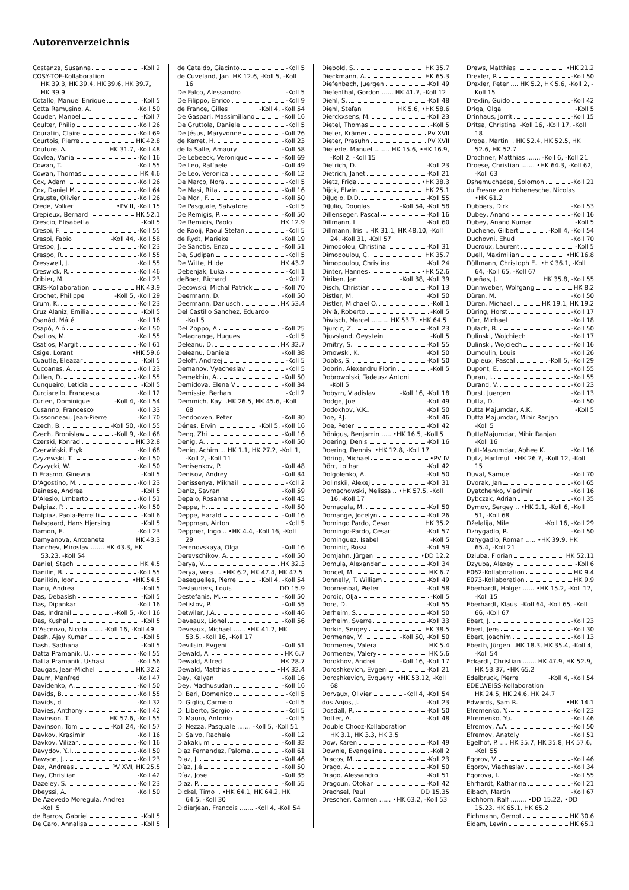Autorenverzeichnis
Costanza, Susanna -Koll 2
COSY-TOF-Kollaboration
HK 39.3, HK 39.4, HK 39.6, HK 39.7, HK 39.9
Cotallo, Manuel Enrique -Koll 5
Cotta Ramusino, A. -Koll 50
Couder, Manoel -Koll 7
Coulter, Philip -Koll 26
Couratin, Claire -Koll 69
Courtois, Pierre HK 42.8
Couture, A. HK 31.7, -Koll 48
Covlea, Vania -Koll 16
Cowan, T. -Koll 55
Cowan, Thomas HK 4.6
Cox, Adam -Koll 26
Cox, Daniel M. -Koll 64
Crauste, Olivier -Koll 26
Crede, Volker •PV II, -Koll 15
Crepieux, Bernard HK 52.1
Crescio, Elisabetta -Koll 5
Crespi, F. -Koll 55
Crespi, Fabio -Koll 44, -Koll 58
Crespo, J. -Koll 23
Crespo, R. -Koll 55
Cresswell, J. -Koll 55
Creswick, R. -Koll 46
Cribier, M. -Koll 23
CRIS-Kollaboration HK 43.9
Crochet, Philippe -Koll 5, -Koll 29
Crum, K. -Koll 23
Cruz Alaniz, Emilia -Koll 5
Csanád, Máté -Koll 16
Csapó, A.ó -Koll 50
Csatlos, M. -Koll 55
Csatlos, Margit -Koll 61
Csige, Lorant •HK 59.6
Cuautle, Eleazar -Koll 5
Cucoanes, A. -Koll 23
Cullen, D. -Koll 55
Cunqueiro, Leticia -Koll 5
Curciarello, Francesca -Koll 12
Curien, Dominique -Koll 4, -Koll 54
Cusanno, Francesco -Koll 33
Cussonneau, Jean-Pierre -Koll 70
Czech, B. -Koll 50, -Koll 55
Czech, Bronislaw -Koll 9, -Koll 68
Czerski, Konrad HK 32.8
Czerwiński, Eryk -Koll 68
Czyzewski, T. -Koll 50
Czyzycki, W. -Koll 50
D Erasmo, Ginevra -Koll 5
D’Agostino, M. -Koll 23
Dainese, Andrea -Koll 5
D’Alesio, Umberto -Koll 51
Dalpiaz, P. -Koll 50
Dalpiaz, Paola-Ferretti -Koll 6
Dalsgaard, Hans Hjersing -Koll 5
Damon, E. -Koll 23
Damyanova, Antoaneta HK 43.3
Danchev, Miroslav ....... HK 43.3, HK 53.23, -Koll 54
Daniel, Stach HK 4.5
Danilin, B. -Koll 55
Danilkin, Igor •HK 54.5
Danu, Andrea -Koll 5
Das, Debasish -Koll 5
Das, Dipankar -Koll 16
Das, Indranil -Koll 5, -Koll 16
Das, Kushal -Koll 5
D’Ascenzo, Nicola ....... -Koll 16, -Koll 49
Dash, Ajay Kumar -Koll 5
Dash, Sadhana -Koll 5
Datta Pramanik, U. -Koll 55
Datta Pramanik, Ushasi -Koll 56
Daugas, Jean-Michel HK 32.2
Daum, Manfred -Koll 47
Davidenko, A. -Koll 50
Davids, B. -Koll 55
Davids, d -Koll 32
Davies, Anthony -Koll 42
Davinson, T. HK 57.6, -Koll 55
Davinson, Tom -Koll 24, -Koll 57
Davkov, Krasimir -Koll 16
Davkov, Vilizar -Koll 16
Davydov, Y..I. -Koll 50
Dawson, J. -Koll 23
Dax, Andreas PV XVI, HK 25.5
Day, Christian -Koll 42
Dazeley, S. -Koll 23
Dbeyssi, A. -Koll 50
De Azevedo Moregula, Andrea
-Koll 5
de Barros, Gabriel -Koll 5
De Caro, Annalisa -Koll 5
de Cataldo, Giacinto -Koll 5
de Cuveland, Jan HK 12.6, -Koll 5, -Koll 16
De Falco, Alessandro -Koll 5
De Filippo, Enrico -Koll 9
de France, Gilles -Koll 4, -Koll 54
De Gaspari, Massimiliano -Koll 16
De Gruttola, Daniele -Koll 5
De Jésus, Maryvonne -Koll 26
de Kerret, H. -Koll 23
de la Salle, Amaury -Koll 58
De Lebeeck, Veronique -Koll 69
De Leo, Raffaele -Koll 49
De Leo, Veronica -Koll 12
De Marco, Nora -Koll 5
De Masi, Rita -Koll 16
De Mori, F. -Koll 50
De Pasquale, Salvatore -Koll 5
De Remigis, P. -Koll 50
De Remigis, Paolo HK 12.9
de Rooij, Raoul Stefan -Koll 5
de Rydt, Marieke -Koll 19
De Sanctis, Enzo -Koll 51
De, Sudipan -Koll 5
De Witte, Hilde HK 43.2
Debenjak, Luka -Koll 1
deBoer, Richard -Koll 7
Decowski, Michal Patrick -Koll 70
Deermann, D. -Koll 50
Deermann, Dariusch HK 53.4
Del Castillo Sanchez, Eduardo
-Koll 5
Del Zoppo, A -Koll 25
Delagrange, Hugues -Koll 5
Deleanu, D. HK 32.7
Deleanu, Daniela -Koll 38
Deloff, Andrzej -Koll 5
Demanov, Vyacheslav -Koll 5
Demekhin, A. -Koll 50
Demidova, Elena V -Koll 34
Demissie, Berhan -Koll 2
Demmich, Kay .HK 26.5, HK 45.6, -Koll 68
Dendooven, Peter -Koll 30
Dénes, Ervin -Koll 5, -Koll 16
Deng, Zhi -Koll 16
Denig, A. -Koll 50
Denig, Achim ... HK 1.1, HK 27.2, -Koll 1, -Koll 2, -Koll 11
Denisenkov, P. -Koll 48
Denisov, Andrey -Koll 34
Denissenya, Mikhail -Koll 2
Deniz, Savran -Koll 59
Depalo, Rosanna -Koll 45
Deppe, H. -Koll 50
Deppe, Harald -Koll 16
Deppman, Airton -Koll 5
Deppner, Ingo .. •HK 4.4, -Koll 16, -Koll 29
Derenovskaya, Olga -Koll 16
Derevschikov, A. -Koll 50
Derya, V. HK 32.3
Derya, Vera ... •HK 6.2, HK 47.4, HK 47.5
Desequelles, Pierre -Koll 4, -Koll 54
Deslauriers, Louis DD 15.9
Destefanis, M. -Koll 50
Detistov, P. -Koll 55
Detwiler, J.A. -Koll 46
Deveaux, Lionel -Koll 56
Deveaux, Michael ...... •HK 41.2, HK 53.5, -Koll 16, -Koll 17
Devitsin, Evgeni -Koll 51
Dewald, A. HK 6.7
Dewald, Alfred HK 28.7
Dewald, Matthias •HK 32.4
Dey, Kalyan -Koll 16
Dey, Madhusudan -Koll 16
Di Bari, Domenico -Koll 5
Di Giglio, Carmelo -Koll 5
Di Liberto, Sergio -Koll 5
Di Mauro, Antonio -Koll 5
Di Nezza, Pasquale ....... -Koll 5, -Koll 51
Di Salvo, Rachele -Koll 12
Diakaki, m -Koll 32
Diaz Fernandez, Paloma -Koll 61
Diaz, J. -Koll 46
Díaz, J.é -Koll 50
Díaz, Jose -Koll 35
Diaz, P. -Koll 55
Dickel, Timo . •HK 64.1, HK 64.2, HK 64.5, -Koll 30
Didierjean, Francois ....... -Koll 4, -Koll 54
Diebold, S. HK 35.7
Dieckmann, A. HK 65.3
Diefenbach, Juergen -Koll 49
Diefenthal, Gordon ...... HK 41.7, -Koll 12
Diehl, S. -Koll 48
Diehl, Stefan HK 5.6, •HK 58.6
Dierckxsens, M. -Koll 23
Dietel, Thomas -Koll 5
Dieter, Krämer PV XVII
Dieter, Prasuhn PV XVII
Dieterle, Manuel ........ HK 15.6, •HK 16.9, -Koll 2, -Koll 15
Dietrich, D. -Koll 23
Dietrich, Janet -Koll 21
Dietz, Frida •HK 38.3
Dijck, Elwin HK 25.1
DiJugio, D.D. -Koll 55
DiJulio, Douglas -Koll 54, -Koll 58
Dillenseger, Pascal -Koll 16
Dillmann, I -Koll 60
Dillmann, Iris . HK 31.1, HK 48.10, -Koll 24, -Koll 31, -Koll 57
Dimopolou, Christina -Koll 31
Dimopoulou, C. HK 35.7
Dimopoulou, Christina -Koll 24
Dinter, Hannes •HK 52.6
Diriken, Jan -Koll 38, -Koll 39
Disch, Christian -Koll 13
Distler, M. -Koll 50
Distler, Michael O. -Koll 1
Divià, Roberto -Koll 5
Diwisch, Marcel ......... HK 53.7, •HK 64.5
Djurcic, Z. -Koll 23
Djuvsland, Oeystein -Koll 5
Dmitry, S. -Koll 55
Dmowski, K. -Koll 50
Dobbs, S. -Koll 50
Dobrin, Alexandru Florin -Koll 5
Dobrowolski, Tadeusz Antoni
-Koll 5
Dobyrn, Vladislav -Koll 16, -Koll 18
Dodge, Joe -Koll 49
Dodokhov, V.K.. -Koll 50
Doe, P.J. -Koll 46
Doe, Peter -Koll 42
Dönigus, Benjamin ..... •HK 16.5, -Koll 5
Doering, Denis -Koll 16
Doering, Dennis •HK 12.8, -Koll 17
Döring, Michael •PV IV
Dörr, Lothar -Koll 42
Dolgolenko, A. -Koll 50
Dolinskii, Alexej -Koll 31
Domachowski, Melissa .. •HK 57.5, -Koll 16, -Koll 17
Domagala, M. -Koll 50
Domange, Jocelyn -Koll 26
Domingo Pardo, Cesar HK 35.2
Domingo-Pardo, Cesar -Koll 57
Dominguez, Isabel -Koll 5
Dominic, Rossi -Koll 59
Domjahn, Jürgen •DD 12.2
Domula, Alexander -Koll 34
Doncel, M. HK 6.7
Donnelly, T. William -Koll 49
Doornenbal, Pieter -Koll 58
Dordic, Olja -Koll 5
Dore, D. -Koll 55
Dørheim, S. -Koll 50
Dørheim, Sverre -Koll 33
Dorkin, Sergey HK 38.5
Dormenev, V. -Koll 50, -Koll 50
Dormenev, Valera HK 5.4
Dormenev, Valery HK 5.6
Dorokhov, Andrei -Koll 16, -Koll 17
Doroshkevich, Evgeni -Koll 21
Doroshkevich, Evgueny •HK 53.12, -Koll 68
Dorvaux, Olivier -Koll 4, -Koll 54
dos Anjos, J. -Koll 23
Dosdall, R. -Koll 50
Dotter, A. -Koll 48
Double Chooz-Kollaboration
HK 3.1, HK 3.3, HK 3.5
Dow, Karen -Koll 49
Downie, Evangeline -Koll 2
Dracos, M. -Koll 23
Drago, A. -Koll 50
Drago, Alessandro -Koll 51
Dragoun, Otokar -Koll 42
Drechsel, Paul DD 15.35
Drescher, Carmen ...... •HK 63.2, -Koll 53
Drews, Matthias •HK 21.2
Drexler, P. -Koll 50
Drexler, Peter .... HK 5.2, HK 5.6, -Koll 2, -Koll 15
Drexlin, Guido -Koll 42
Driga, Olga -Koll 5
Drinhaus, Jorrit -Koll 15
Dritsa, Christina -Koll 16, -Koll 17, -Koll 18
Droba, Martin . HK 52.4, HK 52.5, HK 52.6, HK 52.7
Drochner, Matthias ....... -Koll 6, -Koll 21
Droese, Christian ....... •HK 64.3, -Koll 62, -Koll 63
Dshemuchadse, Solomon -Koll 21
du Fresne von Hohenesche, Nicolas
•HK 61.2
Dubbers, Dirk -Koll 53
Dubey, Anand -Koll 16
Dubey, Anand Kumar -Koll 5
Duchene, Gilbert -Koll 4, -Koll 54
Duchovni, Ehud -Koll 70
Ducroux, Laurent -Koll 5
Duell, Maximilian •HK 16.8
Düllmann, Christoph E. •HK 36.1, -Koll 64, -Koll 65, -Koll 67
Dueñas, J. HK 35.8, -Koll 55
Dünnweber, Wolfgang HK 8.2
Düren, M. -Koll 50
Düren, Michael HK 19.1, HK 19.2
Düring, Horst -Koll 17
Dürr, Michael -Koll 18
Dulach, B. -Koll 50
Dulinski, Wojchiech -Koll 17
Dulinski, Wojciech -Koll 16
Dumoulin, Louis -Koll 26
Dupieux, Pascal -Koll 5, -Koll 29
Dupont, E. -Koll 55
Duran, I. -Koll 55
Durand, V. -Koll 23
Durst, Juergen -Koll 13
Dutta, D. -Koll 50
Dutta Majumdar, A.K. -Koll 5
Dutta Majumdar, Mihir Ranjan
-Koll 5
DuttaMajumdar, Mihir Ranjan
-Koll 16
Dutt-Mazumdar, Abhee K. -Koll 16
Dutz, Hartmut •HK 26.7, -Koll 12, -Koll 15
Duval, Samuel -Koll 70
Dvorak, Jan -Koll 65
Dyatchenko, Vladimir -Koll 16
Dybczak, Adrian -Koll 35
Dymov, Sergey .. •HK 2.1, -Koll 6, -Koll 51, -Koll 68
Dželalija, Mile -Koll 16, -Koll 29
Dzhygadlo, R. -Koll 50
Dzhygadlo, Roman ..... •HK 39.9, HK 65.4, -Koll 21
Dziuba, Florian HK 52.11
Dzyuba, Alexey -Koll 6
E062-Kollaboration HK 9.4
E073-Kollaboration HK 9.9
Eberhardt, Holger ...... •HK 15.2, -Koll 12, -Koll 15
Eberhardt, Klaus -Koll 64, -Koll 65, -Koll 66, -Koll 67
Ebert, J. -Koll 23
Ebert, Jens -Koll 30
Ebert, Joachim -Koll 13
Eberth, Jürgen .HK 18.3, HK 35.4, -Koll 4, -Koll 54
Eckardt, Christian ....... HK 47.9, HK 52.9, HK 53.37, •HK 65.2
Edelbruck, Pierre -Koll 4, -Koll 54
EDELWEISS-Kollaboration
HK 24.5, HK 24.6, HK 24.7
Edwards, Sam R. •HK 14.1
Efremenko, Y. -Koll 23
Efremenko, Yu. -Koll 46
Efremov, A.A. -Koll 50
Efremov, Anatoly -Koll 51
Egelhof, P. .... HK 35.7, HK 35.8, HK 57.6, -Koll 55
Egorov, V. -Koll 46
Egorov, Viacheslav -Koll 34
Egorova, I. -Koll 55
Ehrhardt, Katharina -Koll 21
Eibach, Martin -Koll 67
Eichhorn, Ralf ........ •DD 15.22, •DD 15.23, HK 65.1, HK 65.2
Eichmann, Gernot HK 30.6
Eidam, Lewin HK 65.1